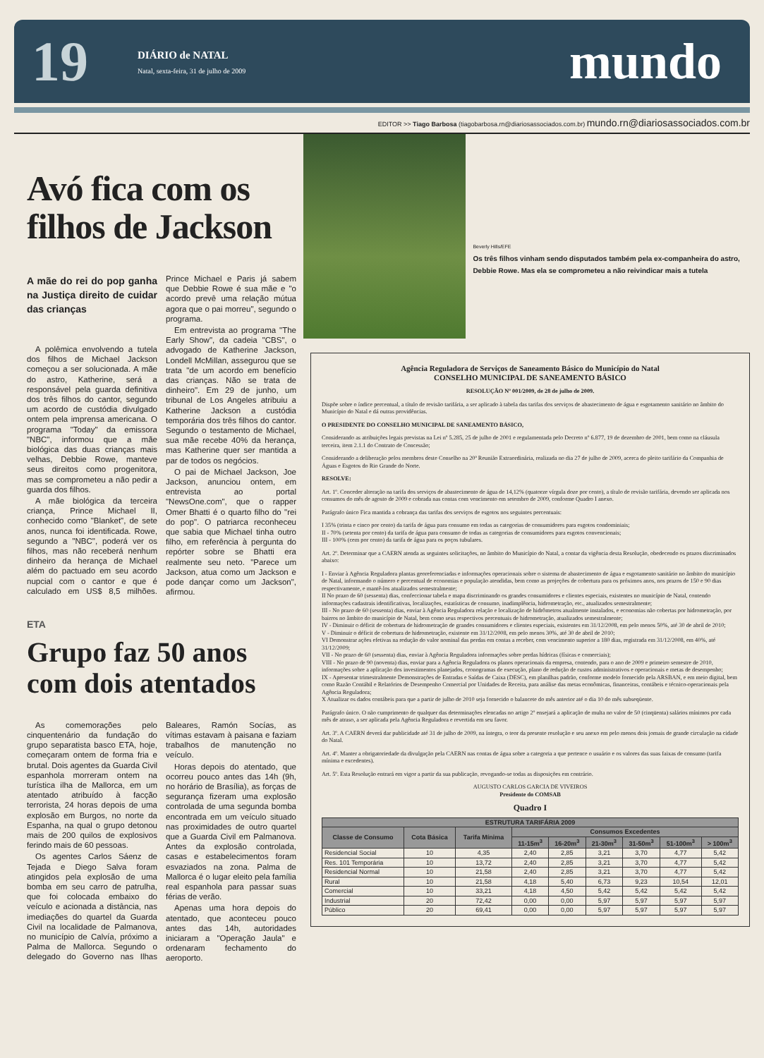19
DIÁRIO de NATAL
Natal, sexta-feira, 31 de julho de 2009
mundo
EDITOR >> Tiago Barbosa (tiagobarbosa.rn@diariosassociados.com.br) mundo.rn@diariosassociados.com.br
Avó fica com os filhos de Jackson
A mãe do rei do pop ganha na Justiça direito de cuidar das crianças
A polêmica envolvendo a tutela dos filhos de Michael Jackson começou a ser solucionada. A mãe do astro, Katherine, será a responsável pela guarda definitiva dos três filhos do cantor, segundo um acordo de custódia divulgado ontem pela imprensa americana. O programa "Today" da emissora "NBC", informou que a mãe biológica das duas crianças mais velhas, Debbie Rowe, manteve seus direitos como progenitora, mas se comprometeu a não pedir a guarda dos filhos.
A mãe biológica da terceira criança, Prince Michael II, conhecido como "Blanket", de sete anos, nunca foi identificada. Rowe, segundo a "NBC", poderá ver os filhos, mas não receberá nenhum dinheiro da herança de Michael além do pactuado em seu acordo nupcial com o cantor e que é calculado em US$ 8,5 milhões. Prince Michael e Paris já sabem que Debbie Rowe é sua mãe e "o acordo prevê uma relação mútua agora que o pai morreu", segundo o programa.
Em entrevista ao programa "The Early Show", da cadeia "CBS", o advogado de Katherine Jackson, Londell McMillan, assegurou que se trata "de um acordo em benefício das crianças. Não se trata de dinheiro". Em 29 de junho, um tribunal de Los Angeles atribuiu a Katherine Jackson a custódia temporária dos três filhos do cantor. Segundo o testamento de Michael, sua mãe recebe 40% da herança, mas Katherine quer ser mantida a par de todos os negócios.
O pai de Michael Jackson, Joe Jackson, anunciou ontem, em entrevista ao portal "NewsOne.com", que o rapper Omer Bhatti é o quarto filho do "rei do pop". O patriarca reconheceu que sabia que Michael tinha outro filho, em referência à pergunta do repórter sobre se Bhatti era realmente seu neto. "Parece um Jackson, atua como um Jackson e pode dançar como um Jackson", afirmou.
ETA
Grupo faz 50 anos com dois atentados
As comemorações pelo cinquentenário da fundação do grupo separatista basco ETA, hoje, começaram ontem de forma fria e brutal. Dois agentes da Guarda Civil espanhola morreram ontem na turística ilha de Mallorca, em um atentado atribuído à facção terrorista, 24 horas depois de uma explosão em Burgos, no norte da Espanha, na qual o grupo detonou mais de 200 quilos de explosivos ferindo mais de 60 pessoas.
Os agentes Carlos Sáenz de Tejada e Diego Salva foram atingidos pela explosão de uma bomba em seu carro de patrulha, que foi colocada embaixo do veículo e acionada a distância, nas imediações do quartel da Guarda Civil na localidade de Palmanova, no município de Calvía, próximo a Palma de Mallorca. Segundo o delegado do Governo nas Ilhas Baleares, Ramón Socías, as vítimas estavam à paisana e faziam trabalhos de manutenção no veículo.
Horas depois do atentado, que ocorreu pouco antes das 14h (9h, no horário de Brasília), as forças de segurança fizeram uma explosão controlada de uma segunda bomba encontrada em um veículo situado nas proximidades de outro quartel que a Guarda Civil em Palmanova. Antes da explosão controlada, casas e estabelecimentos foram esvaziados na zona. Palma de Mallorca é o lugar eleito pela família real espanhola para passar suas férias de verão.
Apenas uma hora depois do atentado, que aconteceu pouco antes das 14h, autoridades iniciaram a "Operação Jaula" e ordenaram fechamento do aeroporto.
Beverly Hills/EFE
Os três filhos vinham sendo disputados também pela ex-companheira do astro, Debbie Rowe. Mas ela se comprometeu a não reivindicar mais a tutela
Agência Reguladora de Serviços de Saneamento Básico do Município do Natal
CONSELHO MUNICIPAL DE SANEAMENTO BÁSICO
RESOLUÇÃO Nº 001/2009, de 28 de julho de 2009.
Dispõe sobre o índice percentual, a título de revisão tarifária, a ser aplicado à tabela das tarifas dos serviços de abastecimento de água e esgotamento sanitário no âmbito do Município do Natal e dá outras providências.
O PRESIDENTE DO CONSELHO MUNICIPAL DE SANEAMENTO BÁSICO,
Considerando as atribuições legais previstas na Lei nº 5.285, 25 de julho de 2001 e regulamentada pelo Decreto nº 6.877, 19 de dezembro de 2001, bem como na cláusula terceira, item 2.1.1 do Contrato de Concessão;
Considerando a deliberação pelos membros deste Conselho na 20ª Reunião Extraordinária, realizada no dia 27 de julho de 2009, acerca do pleito tarifário da Companhia de Águas e Esgotos do Rio Grande do Norte.
RESOLVE:
Art. 1º. Conceder alteração na tarifa dos serviços de abastecimento de água de 14,12% (quatorze vírgula doze por cento), a título de revisão tarifária, devendo ser aplicada nos consumos do mês de agosto de 2009 e cobrada nas contas com vencimento em setembro de 2009, conforme Quadro I anexo.
Parágrafo único Fica mantida a cobrança das tarifas dos serviços de esgotos nos seguintes percentuais:
I 35% (trinta e cinco por cento) da tarifa de água para consumo em todas as categorias de consumidores para esgotos condominiais;
II - 70% (setenta por cento) da tarifa de água para consumo de todas as categorias de consumidores para esgotos convencionais;
III - 100% (cem por cento) da tarifa de água para os poços tubulares.
Art. 2º. Determinar que a CAERN atenda as seguintes solicitações, no âmbito do Município do Natal, a contar da vigência desta Resolução, obedecendo os prazos discriminados abaixo:
I - Enviar à Agência Reguladora plantas georeferenciadas e informações operacionais sobre o sistema de abastecimento de água e esgotamento sanitário no âmbito do município de Natal, informando o número e percentual de economias e população atendidas, bem como as projeções de cobertura para os próximos anos, nos prazos de 150 e 90 dias respectivamente, e mantê-los atualizados semestralmente;
II No prazo de 60 (sessenta) dias, confeccionar tabela e mapa discriminando os grandes consumidores e clientes especiais, existentes no município de Natal, contendo informações cadastrais identificativas, localizações, estatísticas de consumo, inadimplência, hidrometração, etc., atualizados semestralmente;
III - No prazo de 60 (sessenta) dias, enviar à Agência Reguladora relação e localização de hidrômetros atualmente instalados, e economias não cobertas por hidrometração, por bairros no âmbito do município de Natal, bem como seus respectivos percentuais de hidrometração, atualizados semestralmente;
IV - Diminuir o déficit de cobertura de hidrometração de grandes consumidores e clientes especiais, existentes em 31/12/2008, em pelo menos 50%, até 30 de abril de 2010;
V - Diminuir o déficit de cobertura de hidrometração, existente em 31/12/2008, em pelo menos 30%, até 30 de abril de 2010;
VI Demonstrar ações efetivas na redução do valor nominal das perdas em contas a receber, com vencimento superior a 180 dias, registrada em 31/12/2008, em 40%, até 31/12/2009;
VII - No prazo de 60 (sessenta) dias, enviar à Agência Reguladora informações sobre perdas hídricas (físicas e comerciais);
VIII - No prazo de 90 (noventa) dias, enviar para a Agência Reguladora os planos operacionais da empresa, contendo, para o ano de 2009 e primeiro semestre de 2010, informações sobre a aplicação dos investimentos planejados, cronogramas de execução, plano de redução de custos administrativos e operacionais e metas de desempenho;
IX - Apresentar trimestralmente Demonstrações de Entradas e Saídas de Caixa (DESC), em planilhas padrão, conforme modelo fornecido pela ARSBAN, e em meio digital, bem como Razão Contábil e Relatórios de Desempenho Comercial por Unidades de Receita, para análise das metas econômicas, financeiras, contábeis e técnico-operacionais pela Agência Reguladora;
X Atualizar os dados contábeis para que a partir de julho de 2010 seja fornecido o balancete do mês anterior até o dia 10 do mês subseqüente.
Parágrafo único. O não cumprimento de qualquer das determinações elencadas no artigo 2º ensejará a aplicação de multa no valor de 50 (cinqüenta) salários mínimos por cada mês de atraso, a ser aplicada pela Agência Reguladora e revertida em seu favor.
Art. 3º. A CAERN deverá dar publicidade até 31 de julho de 2009, na íntegra, o teor da presente resolução e seu anexo em pelo menos dois jornais de grande circulação na cidade do Natal.
Art. 4º. Manter a obrigatoriedade da divulgação pela CAERN nas contas de água sobre a categoria a que pertence o usuário e os valores das suas faixas de consumo (tarifa mínima e excedentes).
Art. 5º. Esta Resolução entrará em vigor a partir da sua publicação, revogando-se todas as disposições em contrário.
AUGUSTO CARLOS GARCIA DE VIVEIROS
Presidente do COMSAB
Quadro I
| ESTRUTURA TARIFÁRIA 2009 | | | | | | | | |
| --- | --- | --- | --- | --- | --- | --- | --- | --- |
| Classe de Consumo | Cota Básica | Tarifa Mínima | Consumos Excedentes | | | | | |
| | | | 11-15m<sup>3</sup> | 16-20m<sup>3</sup> | 21-30m<sup>3</sup> | 31-50m<sup>3</sup> | 51-100m<sup>3</sup> | > 100m<sup>3</sup> |
| Residencial Social | 10 | 4,35 | 2,40 | 2,85 | 3,21 | 3,70 | 4,77 | 5,42 |
| Res. 101 Temporária | 10 | 13,72 | 2,40 | 2,85 | 3,21 | 3,70 | 4,77 | 5,42 |
| Residencial Normal | 10 | 21,58 | 2,40 | 2,85 | 3,21 | 3,70 | 4,77 | 5,42 |
| Rural | 10 | 21,58 | 4,18 | 5,40 | 6,73 | 9,23 | 10,54 | 12,01 |
| Comercial | 10 | 33,21 | 4,18 | 4,50 | 5,42 | 5,42 | 5,42 | 5,42 |
| Industrial | 20 | 72,42 | 0,00 | 0,00 | 5,97 | 5,97 | 5,97 | 5,97 |
| Público | 20 | 69,41 | 0,00 | 0,00 | 5,97 | 5,97 | 5,97 | 5,97 |